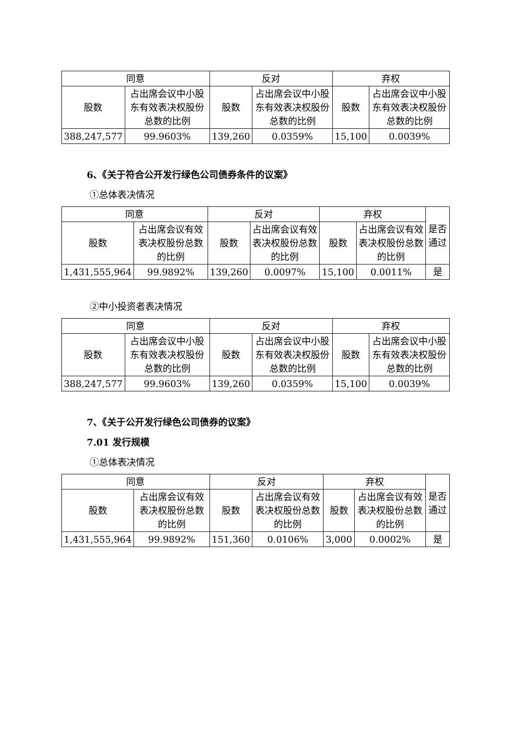| 同意 | | 反对 | | 弃权 | |
| --- | --- | --- | --- | --- | --- |
| 股数 | 占出席会议中小股东有效表决权股份总数的比例 | 股数 | 占出席会议中小股东有效表决权股份总数的比例 | 股数 | 占出席会议中小股东有效表决权股份总数的比例 |
| 388,247,577 | 99.9603% | 139,260 | 0.0359% | 15,100 | 0.0039% |
6、《关于符合公开发行绿色公司债券条件的议案》
①总体表决情况
| 同意 | | 反对 | | 弃权 | | 是否通过 |
| --- | --- | --- | --- | --- | --- | --- |
| 股数 | 占出席会议有效表决权股份总数的比例 | 股数 | 占出席会议有效表决权股份总数的比例 | 股数 | 占出席会议有效表决权股份总数的比例 | |
| 1,431,555,964 | 99.9892% | 139,260 | 0.0097% | 15,100 | 0.0011% | 是 |
②中小投资者表决情况
| 同意 | | 反对 | | 弃权 | |
| --- | --- | --- | --- | --- | --- |
| 股数 | 占出席会议中小股东有效表决权股份总数的比例 | 股数 | 占出席会议中小股东有效表决权股份总数的比例 | 股数 | 占出席会议中小股东有效表决权股份总数的比例 |
| 388,247,577 | 99.9603% | 139,260 | 0.0359% | 15,100 | 0.0039% |
7、《关于公开发行绿色公司债券的议案》
7.01 发行规模
①总体表决情况
| 同意 | | 反对 | | 弃权 | | 是否通过 |
| --- | --- | --- | --- | --- | --- | --- |
| 股数 | 占出席会议有效表决权股份总数的比例 | 股数 | 占出席会议有效表决权股份总数的比例 | 股数 | 占出席会议有效表决权股份总数的比例 | |
| 1,431,555,964 | 99.9892% | 151,360 | 0.0106% | 3,000 | 0.0002% | 是 |